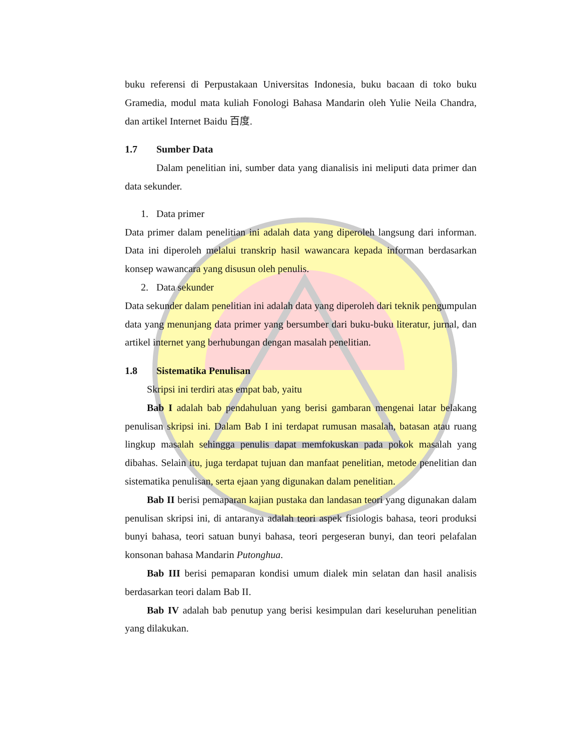buku referensi di Perpustakaan Universitas Indonesia, buku bacaan di toko buku Gramedia, modul mata kuliah Fonologi Bahasa Mandarin oleh Yulie Neila Chandra, dan artikel Internet Baidu 百度.
1.7 Sumber Data
Dalam penelitian ini, sumber data yang dianalisis ini meliputi data primer dan data sekunder.
1. Data primer
Data primer dalam penelitian ini adalah data yang diperoleh langsung dari informan. Data ini diperoleh melalui transkrip hasil wawancara kepada informan berdasarkan konsep wawancara yang disusun oleh penulis.
2. Data sekunder
Data sekunder dalam penelitian ini adalah data yang diperoleh dari teknik pengumpulan data yang menunjang data primer yang bersumber dari buku-buku literatur, jurnal, dan artikel internet yang berhubungan dengan masalah penelitian.
1.8 Sistematika Penulisan
Skripsi ini terdiri atas empat bab, yaitu
Bab I adalah bab pendahuluan yang berisi gambaran mengenai latar belakang penulisan skripsi ini. Dalam Bab I ini terdapat rumusan masalah, batasan atau ruang lingkup masalah sehingga penulis dapat memfokuskan pada pokok masalah yang dibahas. Selain itu, juga terdapat tujuan dan manfaat penelitian, metode penelitian dan sistematika penulisan, serta ejaan yang digunakan dalam penelitian.
Bab II berisi pemaparan kajian pustaka dan landasan teori yang digunakan dalam penulisan skripsi ini, di antaranya adalah teori aspek fisiologis bahasa, teori produksi bunyi bahasa, teori satuan bunyi bahasa, teori pergeseran bunyi, dan teori pelafalan konsonan bahasa Mandarin Putonghua.
Bab III berisi pemaparan kondisi umum dialek min selatan dan hasil analisis berdasarkan teori dalam Bab II.
Bab IV adalah bab penutup yang berisi kesimpulan dari keseluruhan penelitian yang dilakukan.